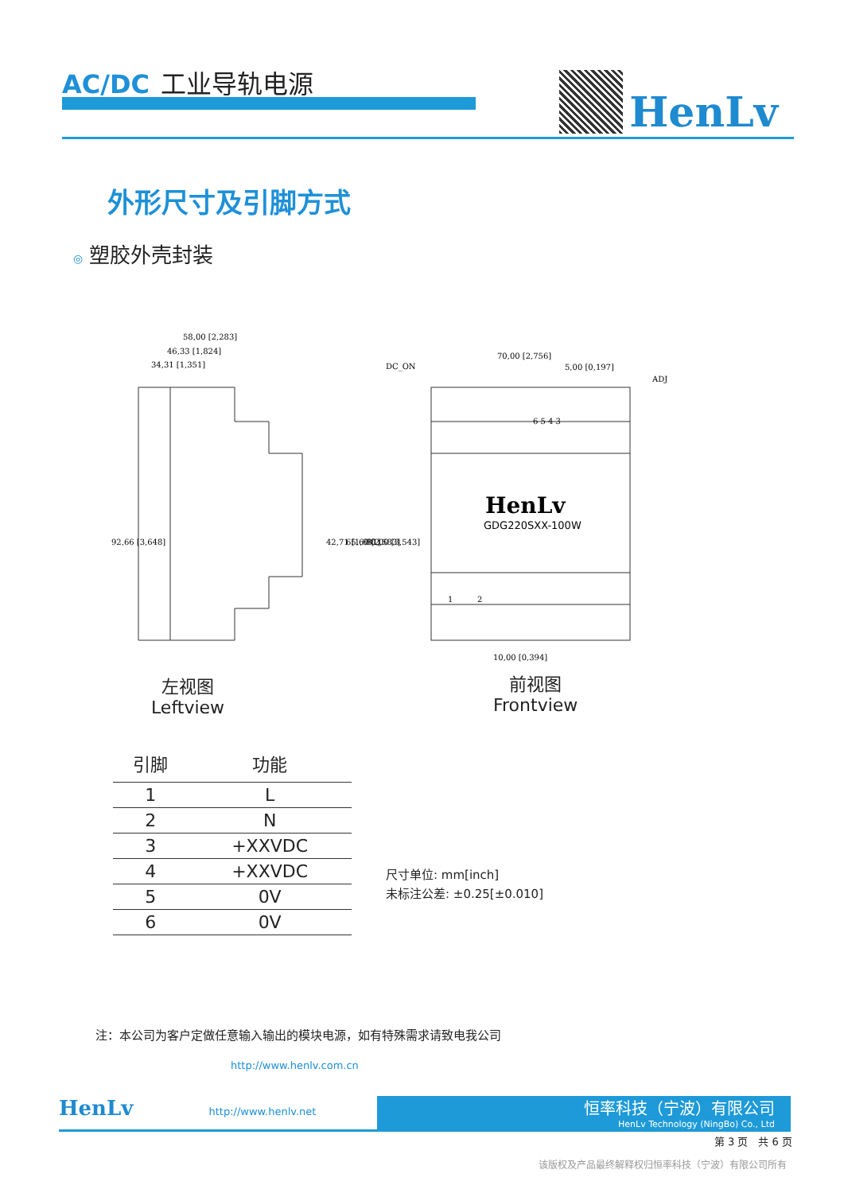AC/DC 工业导轨电源
HenLv
外形尺寸及引脚方式
◎ 塑胶外壳封装
58,00 [2,283]
46,33 [1,824]
34,31 [1,351]
70,00 [2,756]
5,00 [0,197]
DC_ON
ADJ
6 5 4 3
1
2
10,00 [0,394]
92,66 [3,648]
42,71 [1,681]
65,60 [2,583]
90,00 [3,543]
HenLv
GDG220SXX-100W
左视图
Leftview
前视图
Frontview
| 引脚 | 功能 |
| --- | --- |
| 1 | L |
| 2 | N |
| 3 | +XXVDC |
| 4 | +XXVDC |
| 5 | 0V |
| 6 | 0V |
尺寸单位: mm[inch]
未标注公差: ±0.25[±0.010]
注：本公司为客户定做任意输入输出的模块电源，如有特殊需求请致电我公司
http://www.henlv.com.cn
HenLv http://www.henlv.net
恒率科技（宁波）有限公司
HenLv Technology (NingBo) Co., Ltd
第 3 页　共 6 页
该版权及产品最终解释权归恒率科技（宁波）有限公司所有